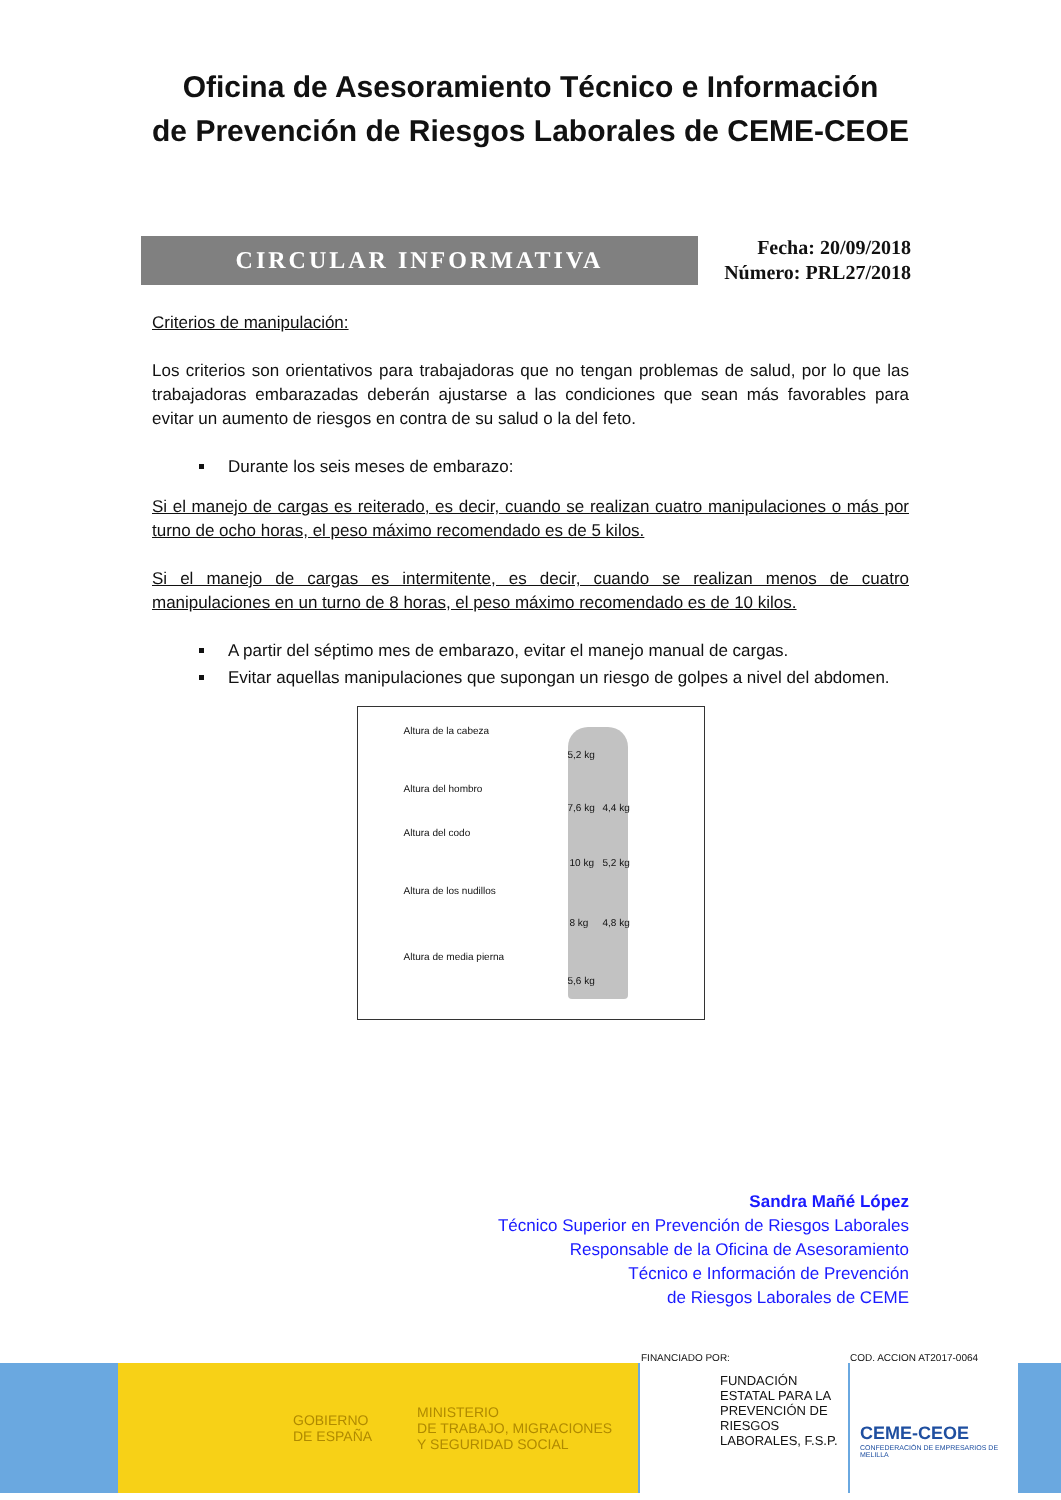Oficina de Asesoramiento Técnico e Información
de Prevención de Riesgos Laborales de CEME-CEOE
CIRCULAR INFORMATIVA
Fecha: 20/09/2018
Número: PRL27/2018
Criterios de manipulación:
Los criterios son orientativos para trabajadoras que no tengan problemas de salud, por lo que las trabajadoras embarazadas deberán ajustarse a las condiciones que sean más favorables para evitar un aumento de riesgos en contra de su salud o la del feto.
Durante los seis meses de embarazo:
Si el manejo de cargas es reiterado, es decir, cuando se realizan cuatro manipulaciones o más por turno de ocho horas, el peso máximo recomendado es de 5 kilos.
Si el manejo de cargas es intermitente, es decir, cuando se realizan menos de cuatro manipulaciones en un turno de 8 horas, el peso máximo recomendado es de 10 kilos.
A partir del séptimo mes de embarazo, evitar el manejo manual de cargas.
Evitar aquellas manipulaciones que supongan un riesgo de golpes a nivel del abdomen.
Altura de la cabeza
Altura del hombro
Altura del codo
Altura de los nudillos
Altura de media pierna
5,2 kg
7,6 kg 4,4 kg
10 kg 5,2 kg
8 kg 4,8 kg
5,6 kg
Sandra Mañé López
Técnico Superior en Prevención de Riesgos Laborales
Responsable de la Oficina de Asesoramiento
Técnico e Información de Prevención
de Riesgos Laborales de CEME
FINANCIADO POR: COD. ACCION AT2017-0064
GOBIERNO
DE ESPAÑA MINISTERIO
DE TRABAJO, MIGRACIONES
Y SEGURIDAD SOCIAL
FUNDACIÓN ESTATAL PARA LA PREVENCIÓN DE RIESGOS LABORALES, F.S.P.
CEME-CEOE
CONFEDERACIÓN DE EMPRESARIOS DE MELILLA